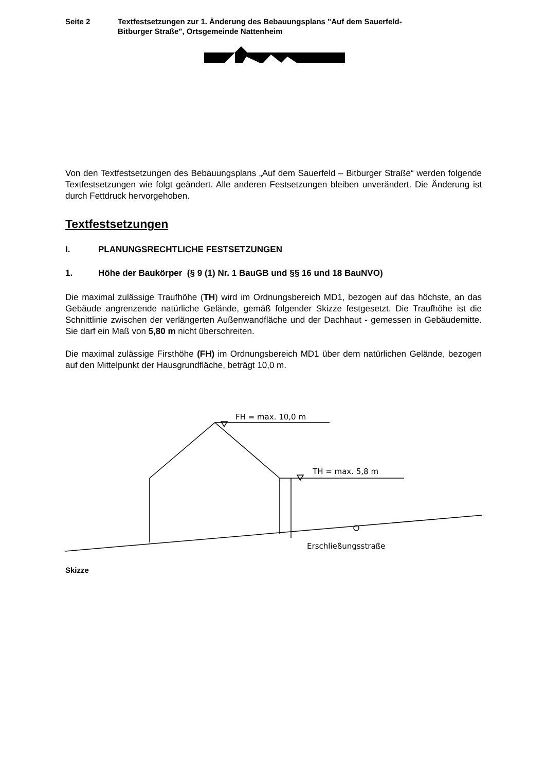Seite 2 Textfestsetzungen zur 1. Änderung des Bebauungsplans "Auf dem Sauerfeld-
Bitburger Straße", Ortsgemeinde Nattenheim
Von den Textfestsetzungen des Bebauungsplans „Auf dem Sauerfeld – Bitburger Straße“ werden folgende Textfestsetzungen wie folgt geändert. Alle anderen Festsetzungen bleiben unverändert. Die Änderung ist durch Fettdruck hervorgehoben.
Textfestsetzungen
I. PLANUNGSRECHTLICHE FESTSETZUNGEN
1. Höhe der Baukörper (§ 9 (1) Nr. 1 BauGB und §§ 16 und 18 BauNVO)
Die maximal zulässige Traufhöhe (TH) wird im Ordnungsbereich MD1, bezogen auf das höchste, an das Gebäude angrenzende natürliche Gelände, gemäß folgender Skizze festgesetzt. Die Traufhöhe ist die Schnittlinie zwischen der verlängerten Außenwandfläche und der Dachhaut - gemessen in Gebäudemitte. Sie darf ein Maß von 5,80 m nicht überschreiten.
Die maximal zulässige Firsthöhe (FH) im Ordnungsbereich MD1 über dem natürlichen Gelände, bezogen auf den Mittelpunkt der Hausgrundfläche, beträgt 10,0 m.
FH = max. 10,0 m
TH = max. 5,8 m
Erschließungsstraße
Skizze